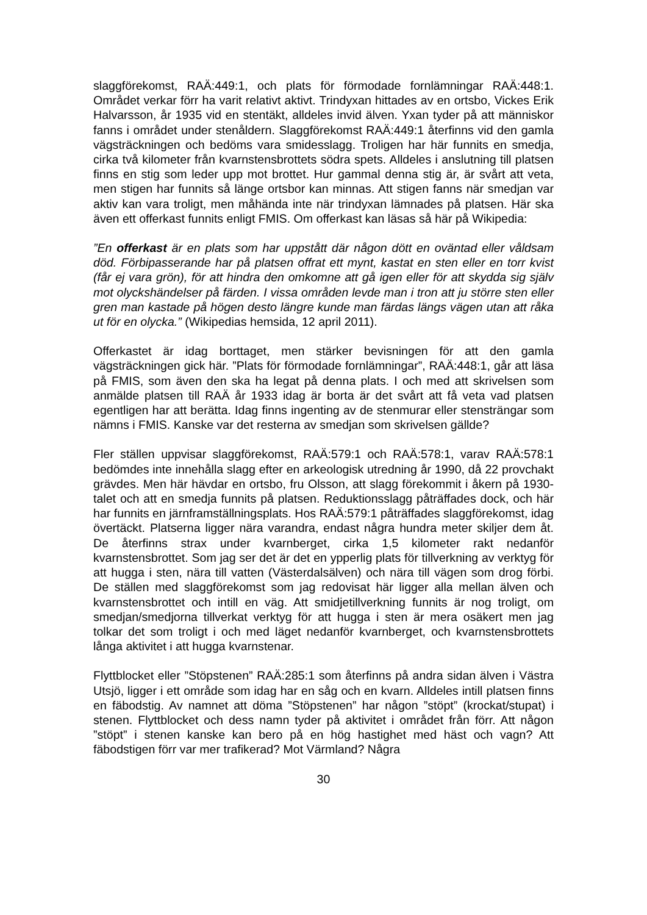slaggförekomst, RAÄ:449:1, och plats för förmodade fornlämningar RAÄ:448:1. Området verkar förr ha varit relativt aktivt. Trindyxan hittades av en ortsbo, Vickes Erik Halvarsson, år 1935 vid en stentäkt, alldeles invid älven. Yxan tyder på att människor fanns i området under stenåldern. Slaggförekomst RAÄ:449:1 återfinns vid den gamla vägsträckningen och bedöms vara smidesslagg. Troligen har här funnits en smedja, cirka två kilometer från kvarnstensbrottets södra spets. Alldeles i anslutning till platsen finns en stig som leder upp mot brottet. Hur gammal denna stig är, är svårt att veta, men stigen har funnits så länge ortsbor kan minnas. Att stigen fanns när smedjan var aktiv kan vara troligt, men måhända inte när trindyxan lämnades på platsen. Här ska även ett offerkast funnits enligt FMIS. Om offerkast kan läsas så här på Wikipedia:
”En offerkast är en plats som har uppstått där någon dött en oväntad eller våldsam död. Förbipasserande har på platsen offrat ett mynt, kastat en sten eller en torr kvist (får ej vara grön), för att hindra den omkomne att gå igen eller för att skydda sig själv mot olyckshändelser på färden. I vissa områden levde man i tron att ju större sten eller gren man kastade på högen desto längre kunde man färdas längs vägen utan att råka ut för en olycka.” (Wikipedias hemsida, 12 april 2011).
Offerkastet är idag borttaget, men stärker bevisningen för att den gamla vägsträckningen gick här. ”Plats för förmodade fornlämningar”, RAÄ:448:1, går att läsa på FMIS, som även den ska ha legat på denna plats. I och med att skrivelsen som anmälde platsen till RAÄ år 1933 idag är borta är det svårt att få veta vad platsen egentligen har att berätta. Idag finns ingenting av de stenmurar eller stensträngar som nämns i FMIS. Kanske var det resterna av smedjan som skrivelsen gällde?
Fler ställen uppvisar slaggförekomst, RAÄ:579:1 och RAÄ:578:1, varav RAÄ:578:1 bedömdes inte innehålla slagg efter en arkeologisk utredning år 1990, då 22 provchakt grävdes. Men här hävdar en ortsbo, fru Olsson, att slagg förekommit i åkern på 1930-talet och att en smedja funnits på platsen. Reduktionsslagg påträffades dock, och här har funnits en järnframställningsplats. Hos RAÄ:579:1 påträffades slaggförekomst, idag övertäckt. Platserna ligger nära varandra, endast några hundra meter skiljer dem åt. De återfinns strax under kvarnberget, cirka 1,5 kilometer rakt nedanför kvarnstensbrottet. Som jag ser det är det en ypperlig plats för tillverkning av verktyg för att hugga i sten, nära till vatten (Västerdalsälven) och nära till vägen som drog förbi. De ställen med slaggförekomst som jag redovisat här ligger alla mellan älven och kvarnstensbrottet och intill en väg. Att smidjetillverkning funnits är nog troligt, om smedjan/smedjorna tillverkat verktyg för att hugga i sten är mera osäkert men jag tolkar det som troligt i och med läget nedanför kvarnberget, och kvarnstensbrottets långa aktivitet i att hugga kvarnstenar.
Flyttblocket eller ”Stöpstenen” RAÄ:285:1 som återfinns på andra sidan älven i Västra Utsjö, ligger i ett område som idag har en såg och en kvarn. Alldeles intill platsen finns en fäbodstig. Av namnet att döma ”Stöpstenen” har någon ”stöpt” (krockat/stupat) i stenen. Flyttblocket och dess namn tyder på aktivitet i området från förr. Att någon ”stöpt” i stenen kanske kan bero på en hög hastighet med häst och vagn? Att fäbodstigen förr var mer trafikerad? Mot Värmland? Några
30